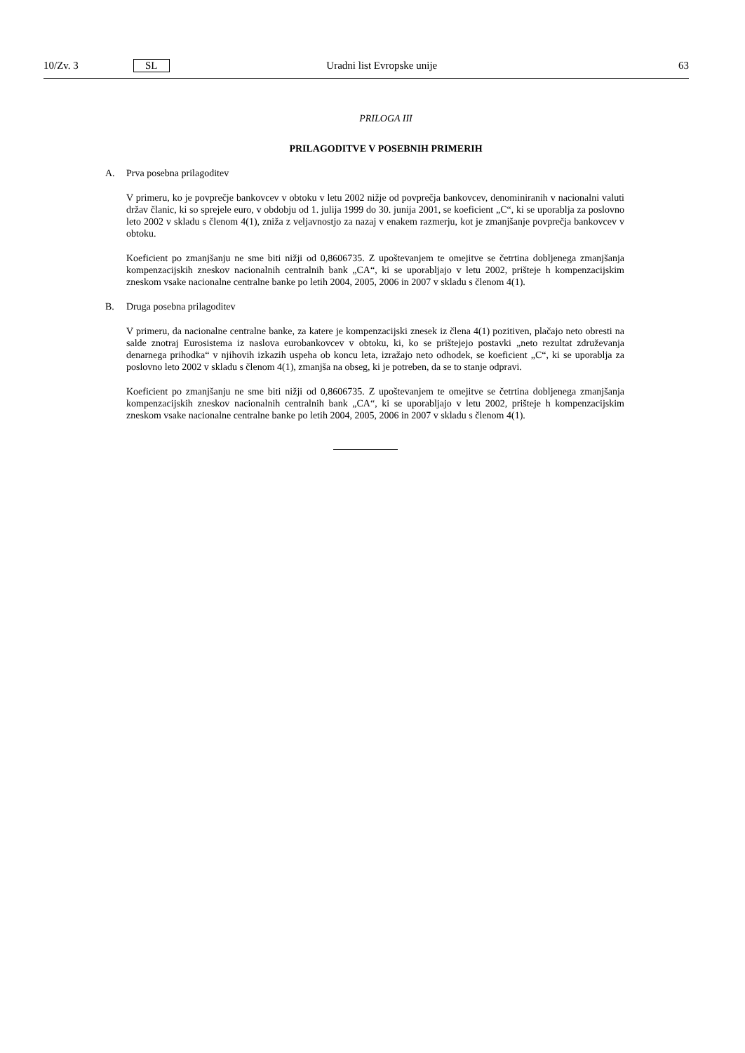10/Zv. 3 SL Uradni list Evropske unije 63
PRILOGA III
PRILAGODITVE V POSEBNIH PRIMERIH
A. Prva posebna prilagoditev
V primeru, ko je povprečje bankovcev v obtoku v letu 2002 nižje od povprečja bankovcev, denominiranih v nacionalni valuti držav članic, ki so sprejele euro, v obdobju od 1. julija 1999 do 30. junija 2001, se koeficient „C“, ki se uporablja za poslovno leto 2002 v skladu s členom 4(1), zniža z veljavnostjo za nazaj v enakem razmerju, kot je zmanjšanje povprečja bankovcev v obtoku.
Koeficient po zmanjšanju ne sme biti nižji od 0,8606735. Z upoštevanjem te omejitve se četrtina dobljenega zmanjšanja kompenzacijskih zneskov nacionalnih centralnih bank „CA“, ki se uporabljajo v letu 2002, prišteje h kompenzacijskim zneskom vsake nacionalne centralne banke po letih 2004, 2005, 2006 in 2007 v skladu s členom 4(1).
B. Druga posebna prilagoditev
V primeru, da nacionalne centralne banke, za katere je kompenzacijski znesek iz člena 4(1) pozitiven, plačajo neto obresti na salde znotraj Eurosistema iz naslova eurobankovcev v obtoku, ki, ko se prištejejo postavki „neto rezultat združevanja denarnega prihodka“ v njihovih izkazih uspeha ob koncu leta, izražajo neto odhodek, se koeficient „C“, ki se uporablja za poslovno leto 2002 v skladu s členom 4(1), zmanjša na obseg, ki je potreben, da se to stanje odpravi.
Koeficient po zmanjšanju ne sme biti nižji od 0,8606735. Z upoštevanjem te omejitve se četrtina dobljenega zmanjšanja kompenzacijskih zneskov nacionalnih centralnih bank „CA“, ki se uporabljajo v letu 2002, prišteje h kompenzacijskim zneskom vsake nacionalne centralne banke po letih 2004, 2005, 2006 in 2007 v skladu s členom 4(1).